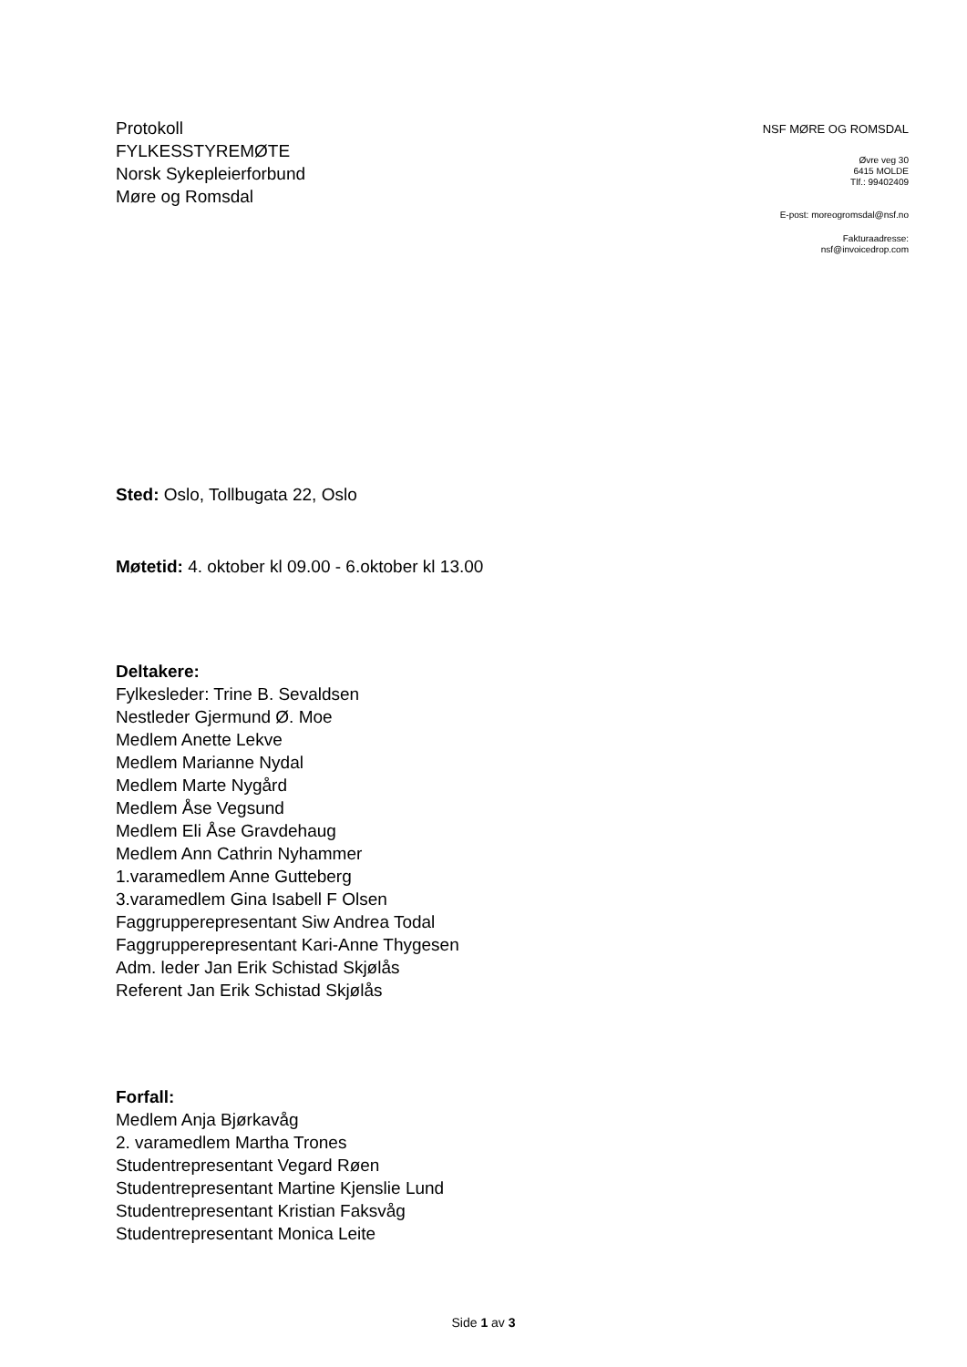Protokoll
FYLKESSTYREMØTE
Norsk Sykepleierforbund
Møre og Romsdal
NSF MØRE OG ROMSDAL
Øvre veg 30
6415 MOLDE
Tlf.: 99402409
E-post: moreogromsdal@nsf.no
Fakturaadresse:
nsf@invoicedrop.com
Sted: Oslo, Tollbugata 22, Oslo
Møtetid: 4. oktober kl 09.00 - 6.oktober kl 13.00
Deltakere:
Fylkesleder: Trine B. Sevaldsen
Nestleder Gjermund Ø. Moe
Medlem Anette Lekve
Medlem Marianne Nydal
Medlem Marte Nygård
Medlem Åse Vegsund
Medlem Eli Åse Gravdehaug
Medlem Ann Cathrin Nyhammer
1.varamedlem Anne Gutteberg
3.varamedlem Gina Isabell F Olsen
Faggrupperepresentant Siw Andrea Todal
Faggrupperepresentant Kari-Anne Thygesen
Adm. leder Jan Erik Schistad Skjølås
Referent Jan Erik Schistad Skjølås
Forfall:
Medlem Anja Bjørkavåg
2. varamedlem Martha Trones
Studentrepresentant Vegard Røen
Studentrepresentant Martine Kjenslie Lund
Studentrepresentant Kristian Faksvåg
Studentrepresentant Monica Leite
Side 1 av 3